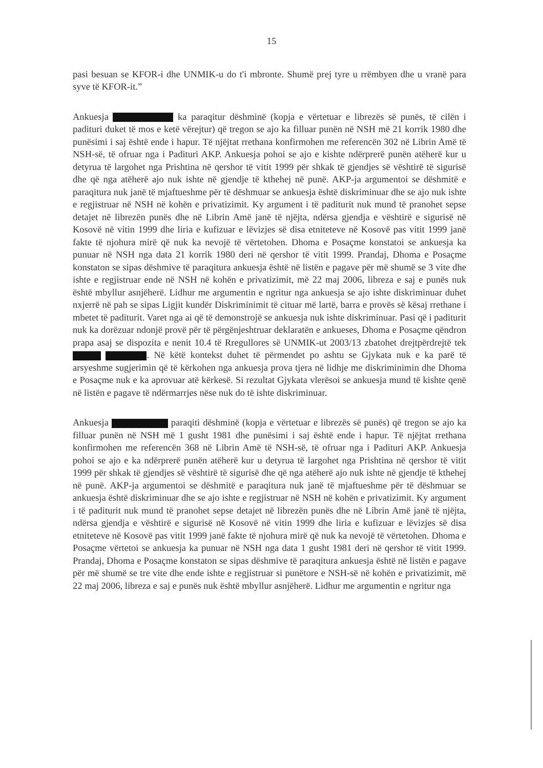15
pasi besuan se KFOR-i dhe UNMIK-u do t'i mbronte. Shumë prej tyre u rrëmbyen dhe u vranë para syve të KFOR-it.”
Ankuesja ka paraqitur dëshminë (kopja e vërtetuar e librezës së punës, të cilën i padituri duket të mos e ketë vërejtur) që tregon se ajo ka filluar punën në NSH më 21 korrik 1980 dhe punësimi i saj është ende i hapur. Të njëjtat rrethana konfirmohen me referencën 302 në Librin Amë të NSH-së, të ofruar nga i Padituri AKP. Ankuesja pohoi se ajo e kishte ndërprerë punën atëherë kur u detyrua të largohet nga Prishtina në qershor të vitit 1999 për shkak të gjendjes së vështirë të sigurisë dhe që nga atëherë ajo nuk ishte në gjendje të kthehej në punë. AKP-ja argumentoi se dëshmitë e paraqitura nuk janë të mjaftueshme për të dëshmuar se ankuesja është diskriminuar dhe se ajo nuk ishte e regjistruar në NSH në kohën e privatizimit. Ky argument i të paditurit nuk mund të pranohet sepse detajet në librezën punës dhe në Librin Amë janë të njëjta, ndërsa gjendja e vështirë e sigurisë në Kosovë në vitin 1999 dhe liria e kufizuar e lëvizjes së disa etniteteve në Kosovë pas vitit 1999 janë fakte të njohura mirë që nuk ka nevojë të vërtetohen. Dhoma e Posaçme konstatoi se ankuesja ka punuar në NSH nga data 21 korrik 1980 deri në qershor të vitit 1999. Prandaj, Dhoma e Posaçme konstaton se sipas dëshmive të paraqitura ankuesja është në listën e pagave për më shumë se 3 vite dhe ishte e regjistruar ende në NSH në kohën e privatizimit, më 22 maj 2006, libreza e saj e punës nuk është mbyllur asnjëherë. Lidhur me argumentin e ngritur nga ankuesja se ajo ishte diskriminuar duhet nxjerrë në pah se sipas Ligjit kundër Diskriminimit të cituar më lartë, barra e provës së kësaj rrethane i mbetet të paditurit. Varet nga ai që të demonstrojë se ankuesja nuk ishte diskriminuar. Pasi që i paditurit nuk ka dorëzuar ndonjë provë për të përgënjeshtruar deklaratën e ankueses, Dhoma e Posaçme qëndron prapa asaj se dispozita e nenit 10.4 të Rregullores së UNMIK-ut 2003/13 zbatohet drejtpërdrejtë tek . Në këtë kontekst duhet të përmendet po ashtu se Gjykata nuk e ka parë të arsyeshme sugjerimin që të kërkohen nga ankuesja prova tjera në lidhje me diskriminimin dhe Dhoma e Posaçme nuk e ka aprovuar atë kërkesë. Si rezultat Gjykata vlerësoi se ankuesja mund të kishte qenë në listën e pagave të ndërmarrjes nëse nuk do të ishte diskriminuar.
Ankuesja paraqiti dëshminë (kopja e vërtetuar e librezës së punës) që tregon se ajo ka filluar punën në NSH më 1 gusht 1981 dhe punësimi i saj është ende i hapur. Të njëjtat rrethana konfirmohen me referencën 368 në Librin Amë të NSH-së, të ofruar nga i Padituri AKP. Ankuesja pohoi se ajo e ka ndërprerë punën atëherë kur u detyrua të largohet nga Prishtina në qershor të vitit 1999 për shkak të gjendjes së vështirë të sigurisë dhe që nga atëherë ajo nuk ishte në gjendje të kthehej në punë. AKP-ja argumentoi se dëshmitë e paraqitura nuk janë të mjaftueshme për të dëshmuar se ankuesja është diskriminuar dhe se ajo ishte e regjistruar në NSH në kohën e privatizimit. Ky argument i të paditurit nuk mund të pranohet sepse detajet në librezën punës dhe në Librin Amë janë të njëjta, ndërsa gjendja e vështirë e sigurisë në Kosovë në vitin 1999 dhe liria e kufizuar e lëvizjes së disa etniteteve në Kosovë pas vitit 1999 janë fakte të njohura mirë që nuk ka nevojë të vërtetohen. Dhoma e Posaçme vërtetoi se ankuesja ka punuar në NSH nga data 1 gusht 1981 deri në qershor të vitit 1999. Prandaj, Dhoma e Posaçme konstaton se sipas dëshmive të paraqitura ankuesja është në listën e pagave për më shumë se tre vite dhe ende ishte e regjistruar si punëtore e NSH-së në kohën e privatizimit, më 22 maj 2006, libreza e saj e punës nuk është mbyllur asnjëherë. Lidhur me argumentin e ngritur nga